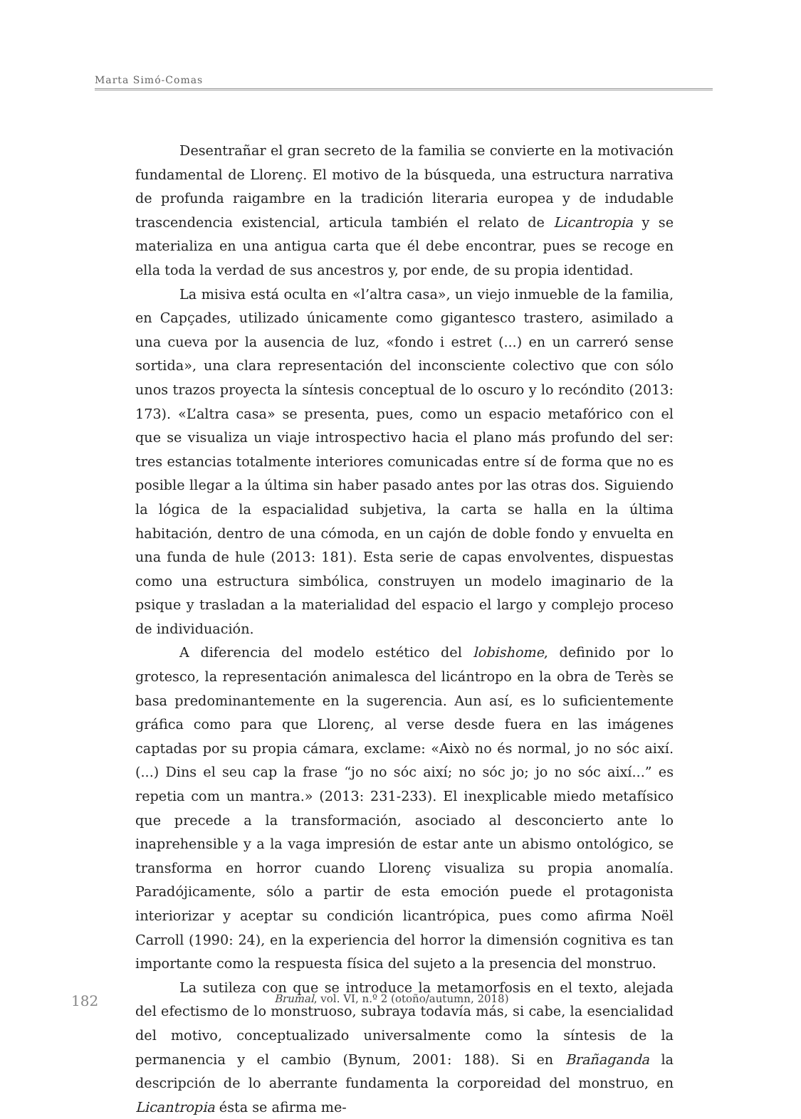Marta Simó-Comas
Desentrañar el gran secreto de la familia se convierte en la motivación fundamental de Llorenç. El motivo de la búsqueda, una estructura narrativa de profunda raigambre en la tradición literaria europea y de indudable trascendencia existencial, articula también el relato de Licantropia y se materializa en una antigua carta que él debe encontrar, pues se recoge en ella toda la verdad de sus ancestros y, por ende, de su propia identidad.
La misiva está oculta en «l’altra casa», un viejo inmueble de la familia, en Capçades, utilizado únicamente como gigantesco trastero, asimilado a una cueva por la ausencia de luz, «fondo i estret (...) en un carreró sense sortida», una clara representación del inconsciente colectivo que con sólo unos trazos proyecta la síntesis conceptual de lo oscuro y lo recóndito (2013: 173). «L’altra casa» se presenta, pues, como un espacio metafórico con el que se visualiza un viaje introspectivo hacia el plano más profundo del ser: tres estancias totalmente interiores comunicadas entre sí de forma que no es posible llegar a la última sin haber pasado antes por las otras dos. Siguiendo la lógica de la espacialidad subjetiva, la carta se halla en la última habitación, dentro de una cómoda, en un cajón de doble fondo y envuelta en una funda de hule (2013: 181). Esta serie de capas envolventes, dispuestas como una estructura simbólica, construyen un modelo imaginario de la psique y trasladan a la materialidad del espacio el largo y complejo proceso de individuación.
A diferencia del modelo estético del lobishome, definido por lo grotesco, la representación animalesca del licántropo en la obra de Terès se basa predominantemente en la sugerencia. Aun así, es lo suficientemente gráfica como para que Llorenç, al verse desde fuera en las imágenes captadas por su propia cámara, exclame: «Això no és normal, jo no sóc així. (...) Dins el seu cap la frase “jo no sóc així; no sóc jo; jo no sóc així...” es repetia com un mantra.» (2013: 231-233). El inexplicable miedo metafísico que precede a la transformación, asociado al desconcierto ante lo inaprehensible y a la vaga impresión de estar ante un abismo ontológico, se transforma en horror cuando Llorenç visualiza su propia anomalía. Paradójicamente, sólo a partir de esta emoción puede el protagonista interiorizar y aceptar su condición licantrópica, pues como afirma Noël Carroll (1990: 24), en la experiencia del horror la dimensión cognitiva es tan importante como la respuesta física del sujeto a la presencia del monstruo.
La sutileza con que se introduce la metamorfosis en el texto, alejada del efectismo de lo monstruoso, subraya todavía más, si cabe, la esencialidad del motivo, conceptualizado universalmente como la síntesis de la permanencia y el cambio (Bynum, 2001: 188). Si en Brañaganda la descripción de lo aberrante fundamenta la corporeidad del monstruo, en Licantropia ésta se afirma me-
182 Brumal, vol. VI, n.º 2 (otoño/autumn, 2018)